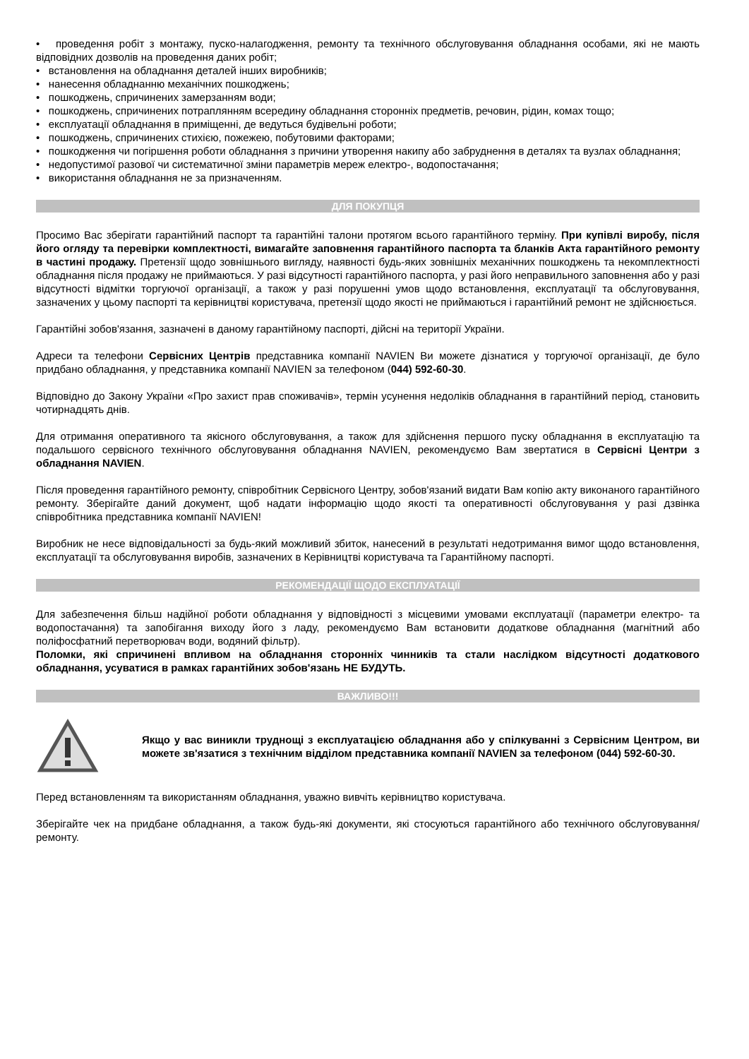• проведення робіт з монтажу, пуско-налагодження, ремонту та технічного обслуговування обладнання особами, які не мають відповідних дозволів на проведення даних робіт;
• встановлення на обладнання деталей інших виробників;
• нанесення обладнанню механічних пошкоджень;
• пошкоджень, спричинених замерзанням води;
• пошкоджень, спричинених потраплянням всередину обладнання сторонніх предметів, речовин, рідин, комах тощо;
• експлуатації обладнання в приміщенні, де ведуться будівельні роботи;
• пошкоджень, спричинених стихією, пожежею, побутовими факторами;
• пошкодження чи погіршення роботи обладнання з причини утворення накипу або забруднення в деталях та вузлах обладнання;
• недопустимої разової чи систематичної зміни параметрів мереж електро-, водопостачання;
• використання обладнання не за призначенням.
ДЛЯ ПОКУПЦЯ
Просимо Вас зберігати гарантійний паспорт та гарантійні талони протягом всього гарантійного терміну. При купівлі виробу, після його огляду та перевірки комплектності, вимагайте заповнення гарантійного паспорта та бланків Акта гарантійного ремонту в частині продажу. Претензії щодо зовнішнього вигляду, наявності будь-яких зовнішніх механічних пошкоджень та некомплектності обладнання після продажу не приймаються. У разі відсутності гарантійного паспорта, у разі його неправильного заповнення або у разі відсутності відмітки торгуючої організації, а також у разі порушенні умов щодо встановлення, експлуатації та обслуговування, зазначених у цьому паспорті та керівництві користувача, претензії щодо якості не приймаються і гарантійний ремонт не здійснюється.
Гарантійні зобов'язання, зазначені в даному гарантійному паспорті, дійсні на території України.
Адреси та телефони Сервісних Центрів представника компанії NAVIEN Ви можете дізнатися у торгуючої організації, де було придбано обладнання, у представника компанії NAVIEN за телефоном (044) 592-60-30.
Відповідно до Закону України «Про захист прав споживачів», термін усунення недоліків обладнання в гарантійний період, становить чотирнадцять днів.
Для отримання оперативного та якісного обслуговування, а також для здійснення першого пуску обладнання в експлуатацію та подальшого сервісного технічного обслуговування обладнання NAVIEN, рекомендуємо Вам звертатися в Сервісні Центри з обладнання NAVIEN.
Після проведення гарантійного ремонту, співробітник Сервісного Центру, зобов'язаний видати Вам копію акту виконаного гарантійного ремонту. Зберігайте даний документ, щоб надати інформацію щодо якості та оперативності обслуговування у разі дзвінка співробітника представника компанії NAVIEN!
Виробник не несе відповідальності за будь-який можливий збиток, нанесений в результаті недотримання вимог щодо встановлення, експлуатації та обслуговування виробів, зазначених в Керівництві користувача та Гарантійному паспорті.
РЕКОМЕНДАЦІЇ ЩОДО ЕКСПЛУАТАЦІЇ
Для забезпечення більш надійної роботи обладнання у відповідності з місцевими умовами експлуатації (параметри електро- та водопостачання) та запобігання виходу його з ладу, рекомендуємо Вам встановити додаткове обладнання (магнітний або поліфосфатний перетворювач води, водяний фільтр).
Поломки, які спричинені впливом на обладнання сторонніх чинників та стали наслідком відсутності додаткового обладнання, усуватися в рамках гарантійних зобов'язань НЕ БУДУТЬ.
ВАЖЛИВО!!!
Якщо у вас виникли труднощі з експлуатацією обладнання або у спілкуванні з Сервісним Центром, ви можете зв'язатися з технічним відділом представника компанії NAVIEN за телефоном (044) 592-60-30.
Перед встановленням та використанням обладнання, уважно вивчіть керівництво користувача.
Зберігайте чек на придбане обладнання, а також будь-які документи, які стосуються гарантійного або технічного обслуговування/ремонту.